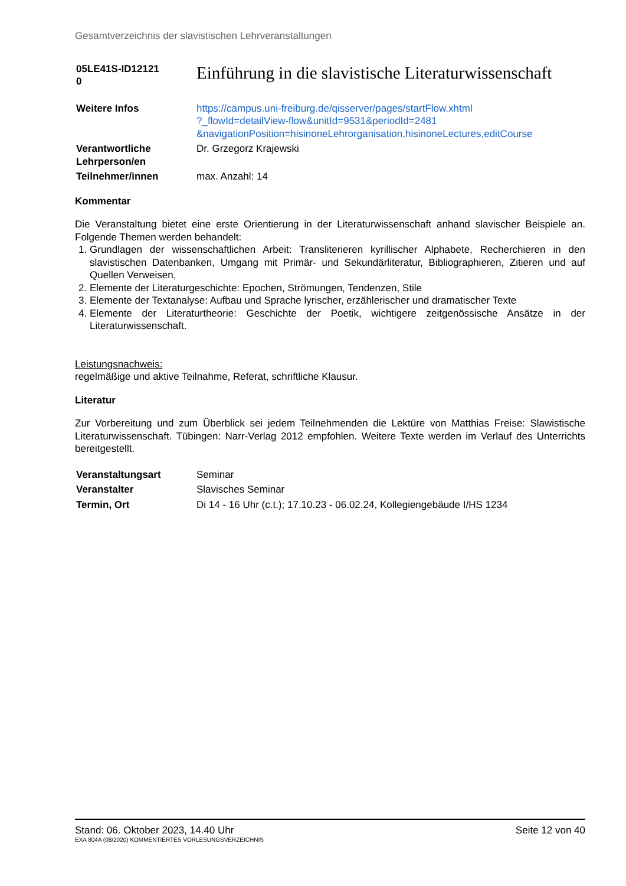Gesamtverzeichnis der slavistischen Lehrveranstaltungen
| 05LE41S-ID12121 0 | Einführung in die slavistische Literaturwissenschaft |
| Weitere Infos | https://campus.uni-freiburg.de/qisserver/pages/startFlow.xhtml ?_flowId=detailView-flow&unitId=9531&periodId=2481 &navigationPosition=hisinoneLehrorganisation,hisinoneLectures,editCourse |
| Verantwortliche Lehrperson/en | Dr. Grzegorz Krajewski |
| Teilnehmer/innen | max. Anzahl: 14 |
Kommentar
Die Veranstaltung bietet eine erste Orientierung in der Literaturwissenschaft anhand slavischer Beispiele an. Folgende Themen werden behandelt:
1. Grundlagen der wissenschaftlichen Arbeit: Transliterieren kyrillischer Alphabete, Recherchieren in den slavistischen Datenbanken, Umgang mit Primär- und Sekundärliteratur, Bibliographieren, Zitieren und auf Quellen Verweisen,
2. Elemente der Literaturgeschichte: Epochen, Strömungen, Tendenzen, Stile
3. Elemente der Textanalyse: Aufbau und Sprache lyrischer, erzählerischer und dramatischer Texte
4. Elemente der Literaturtheorie: Geschichte der Poetik, wichtigere zeitgenössische Ansätze in der Literaturwissenschaft.
Leistungsnachweis:
regelmäßige und aktive Teilnahme, Referat, schriftliche Klausur.
Literatur
Zur Vorbereitung und zum Überblick sei jedem Teilnehmenden die Lektüre von Matthias Freise: Slawistische Literaturwissenschaft. Tübingen: Narr-Verlag 2012 empfohlen. Weitere Texte werden im Verlauf des Unterrichts bereitgestellt.
| Veranstaltungsart | Seminar |
| Veranstalter | Slavisches Seminar |
| Termin, Ort | Di 14 - 16 Uhr (c.t.); 17.10.23 - 06.02.24, Kollegiengebäude I/HS 1234 |
Stand: 06. Oktober 2023, 14.40 Uhr Seite 12 von 40
EXA 804A (08/2020) KOMMENTIERTES VORLESUNGSVERZEICHNIS